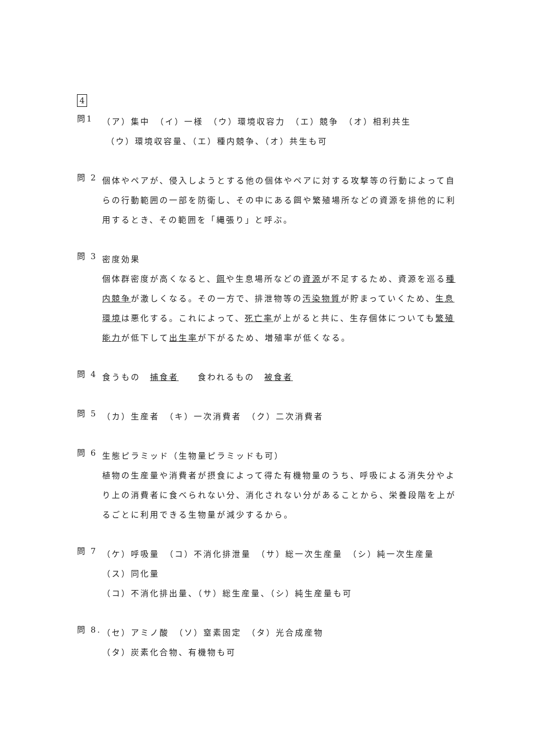4
問1
（ア）集中　（イ）一様　（ウ）環境収容力　（エ）競争　（オ）相利共生
（ウ）環境収容量、（エ）種内競争、（オ）共生も可
問 2
個体やペアが、侵入しようとする他の個体やペアに対する攻撃等の行動によって自らの行動範囲の一部を防衛し、その中にある餌や繁殖場所などの資源を排他的に利用するとき、その範囲を「縄張り」と呼ぶ。
問 3
密度効果
個体群密度が高くなると、餌や生息場所などの資源が不足するため、資源を巡る種内競争が激しくなる。その一方で、排泄物等の汚染物質が貯まっていくため、生息環境は悪化する。これによって、死亡率が上がると共に、生存個体についても繁殖能力が低下して出生率が下がるため、増殖率が低くなる。
問 4
食うもの　捕食者　　食われるもの　被食者
問 5
（カ）生産者　（キ）一次消費者　（ク）二次消費者
問 6
生態ピラミッド（生物量ピラミッドも可）
植物の生産量や消費者が摂食によって得た有機物量のうち、呼吸による消失分やより上の消費者に食べられない分、消化されない分があることから、栄養段階を上がるごとに利用できる生物量が減少するから。
問 7
（ケ）呼吸量　（コ）不消化排泄量　（サ）総一次生産量　（シ）純一次生産量
（ス）同化量
（コ）不消化排出量、（サ）総生産量、（シ）純生産量も可
問 8.
（セ）アミノ酸　（ソ）窒素固定　（タ）光合成産物
（タ）炭素化合物、有機物も可